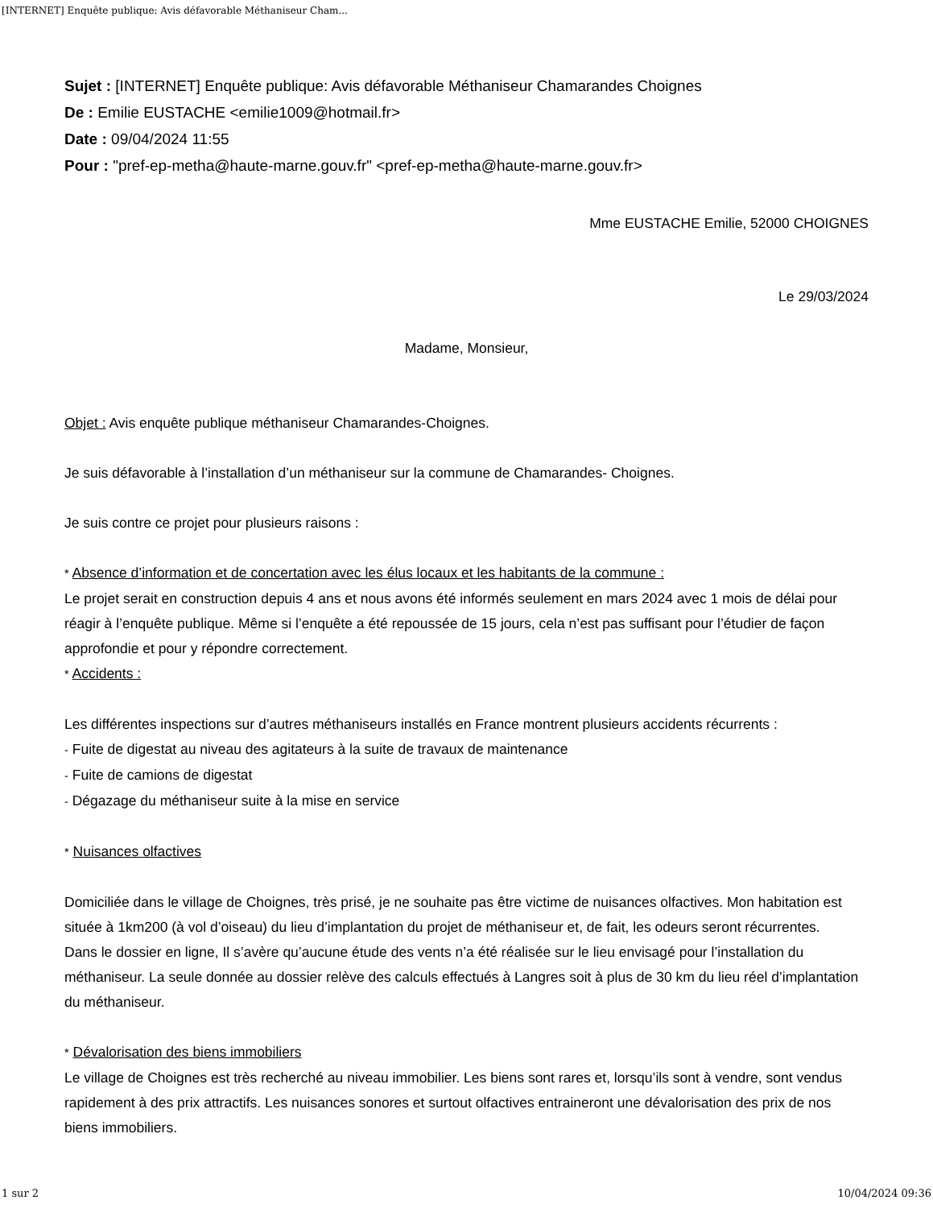[INTERNET] Enquête publique: Avis défavorable Méthaniseur Cham...
Sujet : [INTERNET] Enquête publique: Avis défavorable Méthaniseur Chamarandes Choignes
De : Emilie EUSTACHE <emilie1009@hotmail.fr>
Date : 09/04/2024 11:55
Pour : "pref-ep-metha@haute-marne.gouv.fr" <pref-ep-metha@haute-marne.gouv.fr>
Mme EUSTACHE Emilie, 52000 CHOIGNES
Le 29/03/2024
Madame, Monsieur,
Objet : Avis enquête publique méthaniseur Chamarandes-Choignes.
Je suis défavorable à l’installation d’un méthaniseur sur la commune de Chamarandes- Choignes.
Je suis contre ce projet pour plusieurs raisons :
* Absence d’information et de concertation avec les élus locaux et les habitants de la commune :
Le projet serait en construction depuis 4 ans et nous avons été informés seulement en mars 2024 avec 1 mois de délai pour réagir à l’enquête publique. Même si l’enquête a été repoussée de 15 jours, cela n’est pas suffisant pour l’étudier de façon approfondie et pour y répondre correctement.
* Accidents :
Les différentes inspections sur d’autres méthaniseurs installés en France montrent plusieurs accidents récurrents :
- Fuite de digestat au niveau des agitateurs à la suite de travaux de maintenance
- Fuite de camions de digestat
- Dégazage du méthaniseur suite à la mise en service
* Nuisances olfactives
Domiciliée dans le village de Choignes, très prisé, je ne souhaite pas être victime de nuisances olfactives. Mon habitation est située à 1km200 (à vol d’oiseau) du lieu d’implantation du projet de méthaniseur et, de fait, les odeurs seront récurrentes.
Dans le dossier en ligne, Il s’avère qu’aucune étude des vents n’a été réalisée sur le lieu envisagé pour l’installation du méthaniseur. La seule donnée au dossier relève des calculs effectués à Langres soit à plus de 30 km du lieu réel d’implantation du méthaniseur.
* Dévalorisation des biens immobiliers
Le village de Choignes est très recherché au niveau immobilier. Les biens sont rares et, lorsqu’ils sont à vendre, sont vendus rapidement à des prix attractifs. Les nuisances sonores et surtout olfactives entraineront une dévalorisation des prix de nos biens immobiliers.
1 sur 2 10/04/2024 09:36